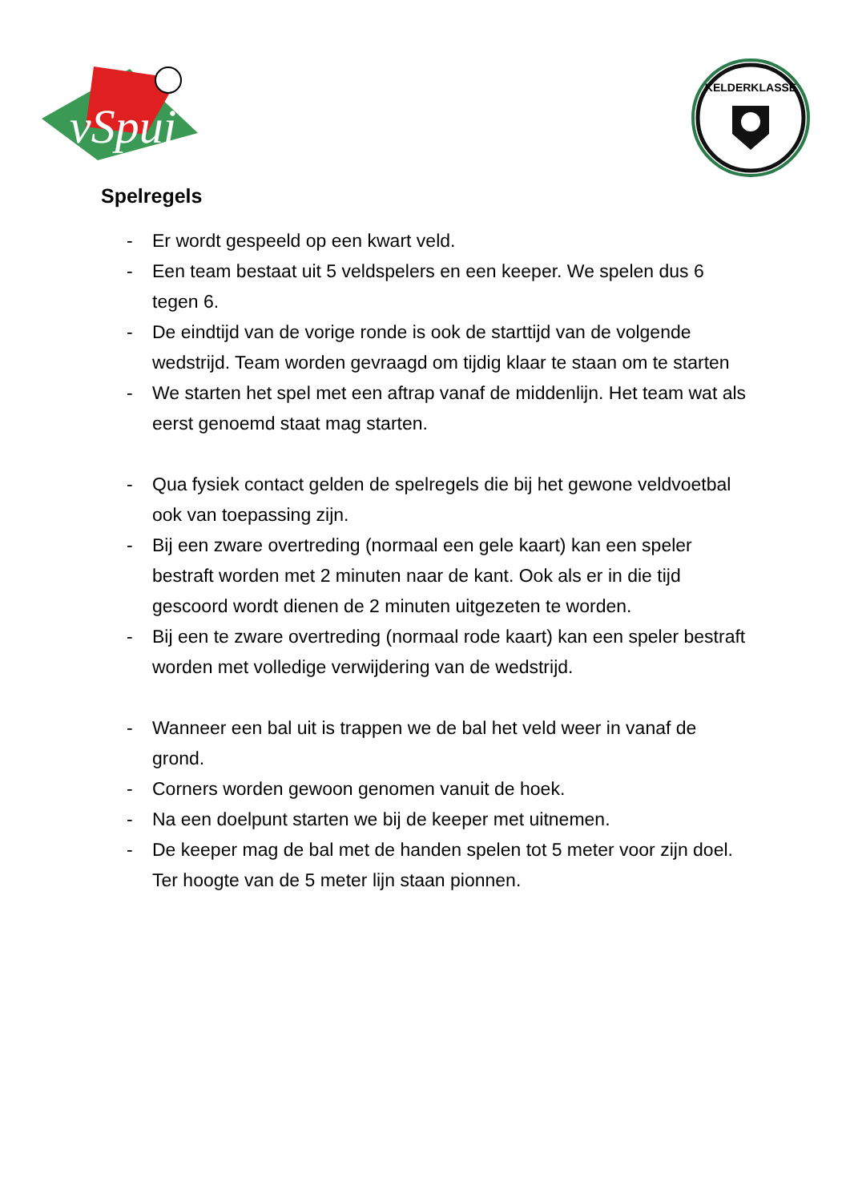vSpui
KELDERKLASSE
Spelregels
- Er wordt gespeeld op een kwart veld.
- Een team bestaat uit 5 veldspelers en een keeper. We spelen dus 6 tegen 6.
- De eindtijd van de vorige ronde is ook de starttijd van de volgende wedstrijd. Team worden gevraagd om tijdig klaar te staan om te starten
- We starten het spel met een aftrap vanaf de middenlijn. Het team wat als eerst genoemd staat mag starten.
- Qua fysiek contact gelden de spelregels die bij het gewone veldvoetbal ook van toepassing zijn.
- Bij een zware overtreding (normaal een gele kaart) kan een speler bestraft worden met 2 minuten naar de kant. Ook als er in die tijd gescoord wordt dienen de 2 minuten uitgezeten te worden.
- Bij een te zware overtreding (normaal rode kaart) kan een speler bestraft worden met volledige verwijdering van de wedstrijd.
- Wanneer een bal uit is trappen we de bal het veld weer in vanaf de grond.
- Corners worden gewoon genomen vanuit de hoek.
- Na een doelpunt starten we bij de keeper met uitnemen.
- De keeper mag de bal met de handen spelen tot 5 meter voor zijn doel. Ter hoogte van de 5 meter lijn staan pionnen.